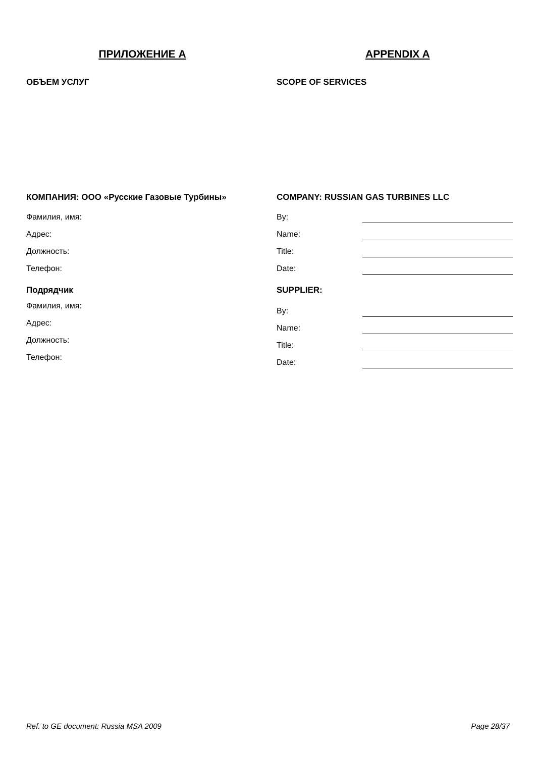ПРИЛОЖЕНИЕ А APPENDIX A
ОБЪЕМ УСЛУГ SCOPE OF SERVICES
КОМПАНИЯ: ООО «Русские Газовые Турбины»
Фамилия, имя:
Адрес:
Должность:
Телефон:
Подрядчик
Фамилия, имя:
Адрес:
Должность:
Телефон:
COMPANY: RUSSIAN GAS TURBINES LLC
By:
Name:
Title:
Date:
SUPPLIER:
By:
Name:
Title:
Date:
Ref. to GE document: Russia MSA 2009 Page 28/37